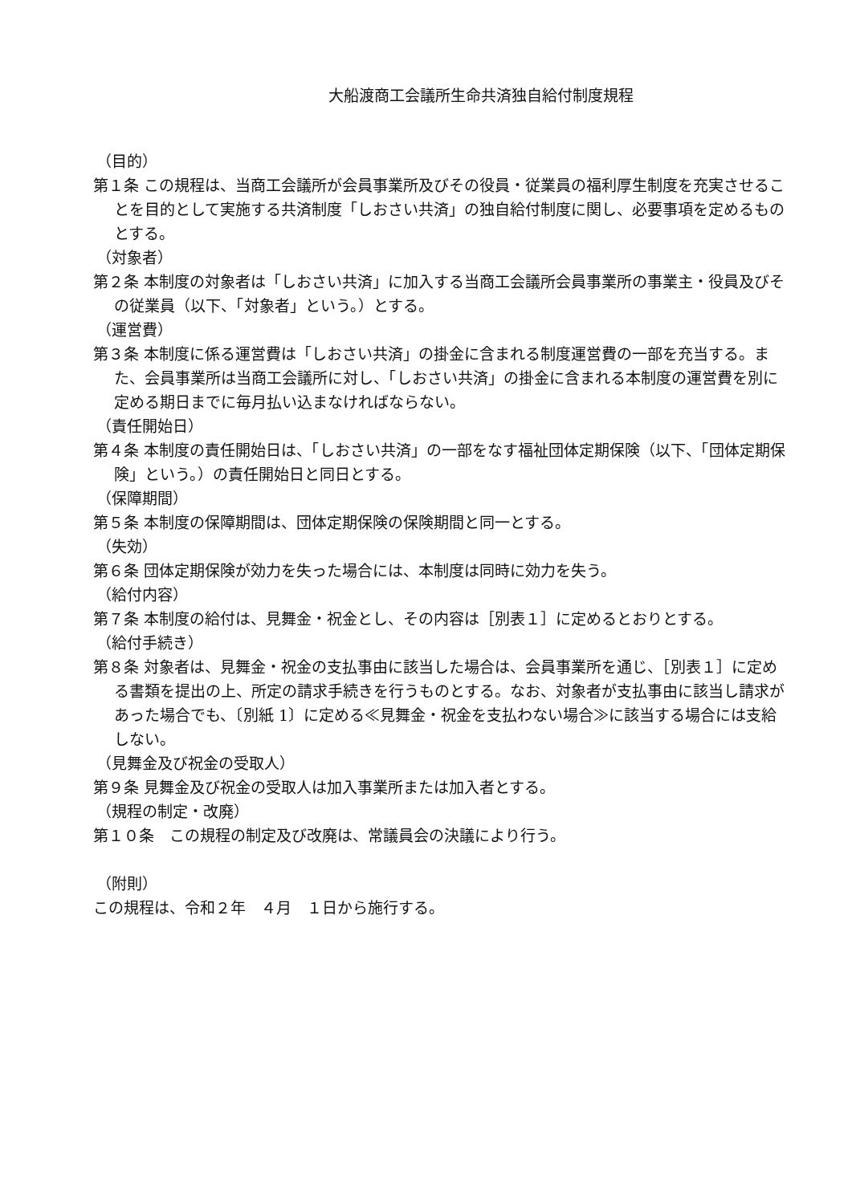大船渡商工会議所生命共済独自給付制度規程
（目的）
第１条 この規程は、当商工会議所が会員事業所及びその役員・従業員の福利厚生制度を充実させることを目的として実施する共済制度「しおさい共済」の独自給付制度に関し、必要事項を定めるものとする。
（対象者）
第２条 本制度の対象者は「しおさい共済」に加入する当商工会議所会員事業所の事業主・役員及びその従業員（以下、「対象者」という。）とする。
（運営費）
第３条 本制度に係る運営費は「しおさい共済」の掛金に含まれる制度運営費の一部を充当する。また、会員事業所は当商工会議所に対し、「しおさい共済」の掛金に含まれる本制度の運営費を別に定める期日までに毎月払い込まなければならない。
（責任開始日）
第４条 本制度の責任開始日は、「しおさい共済」の一部をなす福祉団体定期保険（以下、「団体定期保険」という。）の責任開始日と同日とする。
（保障期間）
第５条 本制度の保障期間は、団体定期保険の保険期間と同一とする。
（失効）
第６条 団体定期保険が効力を失った場合には、本制度は同時に効力を失う。
（給付内容）
第７条 本制度の給付は、見舞金・祝金とし、その内容は［別表１］に定めるとおりとする。
（給付手続き）
第８条 対象者は、見舞金・祝金の支払事由に該当した場合は、会員事業所を通じ、［別表１］に定める書類を提出の上、所定の請求手続きを行うものとする。なお、対象者が支払事由に該当し請求があった場合でも、〔別紙 1〕に定める≪見舞金・祝金を支払わない場合≫に該当する場合には支給しない。
（見舞金及び祝金の受取人）
第９条 見舞金及び祝金の受取人は加入事業所または加入者とする。
（規程の制定・改廃）
第１０条　この規程の制定及び改廃は、常議員会の決議により行う。
（附則）
この規程は、令和２年　４月　１日から施行する。